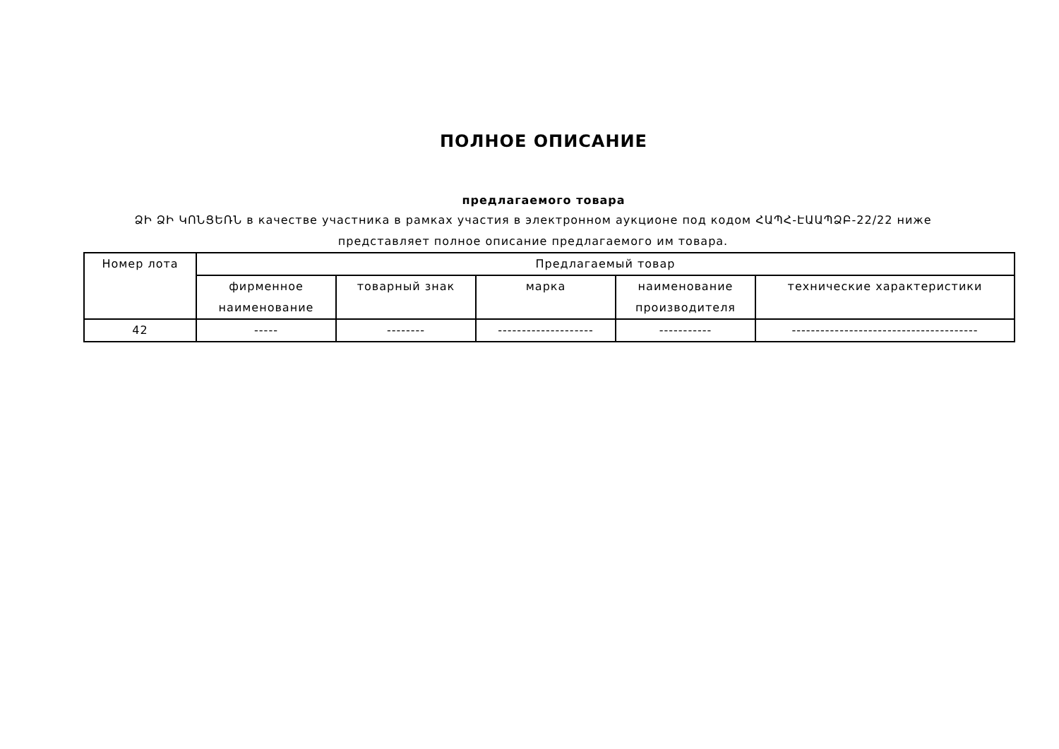ПОЛНОЕ ОПИСАНИЕ
предлагаемого товара
ՁԻ ՁԻ ԿՈՆՑԵՌՆ в качестве участника в рамках участия в электронном аукционе под кодом ՀԱՊՀ-ԷԱԱՊՁԲ-22/22 ниже представляет полное описание предлагаемого им товара.
| Номер лота | Предлагаемый товар | | | | |
| --- | --- | --- | --- | --- | --- |
| | фирменное наименование | товарный знак | марка | наименование производителя | технические характеристики |
| 42 | ----- | -------- | -------------------- | ----------- | --------------------------------------- |